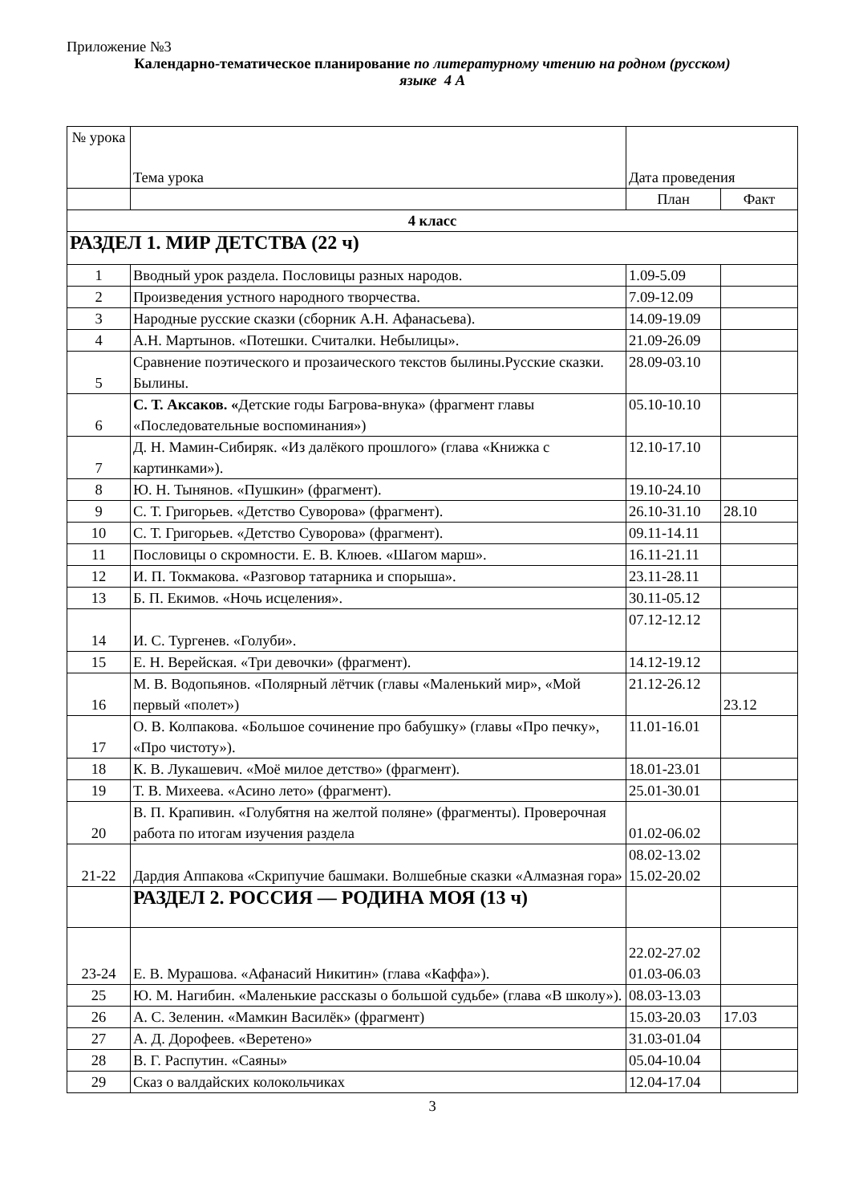Приложение №3
Календарно-тематическое планирование по литературному чтению на родном (русском)
языке 4 А
| № урока | Тема урока | Дата проведения | |
| --- | --- | --- | --- |
| | | План | Факт |
| 4 класс | | | |
| РАЗДЕЛ 1. МИР ДЕТСТВА (22 ч) | | | |
| 1 | Вводный урок раздела. Пословицы разных народов. | 1.09-5.09 | |
| 2 | Произведения устного народного творчества. | 7.09-12.09 | |
| 3 | Народные русские сказки (сборник А.Н. Афанасьева). | 14.09-19.09 | |
| 4 | А.Н. Мартынов. «Потешки. Считалки. Небылицы». | 21.09-26.09 | |
| 5 | Сравнение поэтического и прозаического текстов былины.Русские сказки. Былины. | 28.09-03.10 | |
| 6 | С. Т. Аксаков. « Детские годы Багрова-внука» (фрагмент главы «Последовательные воспоминания») | 05.10-10.10 | |
| 7 | Д. Н. Мамин-Сибиряк. «Из далёкого прошлого» (глава «Книжка с картинками»). | 12.10-17.10 | |
| 8 | Ю. Н. Тынянов. «Пушкин» (фрагмент). | 19.10-24.10 | |
| 9 | С. Т. Григорьев. «Детство Суворова» (фрагмент). | 26.10-31.10 | 28.10 |
| 10 | С. Т. Григорьев. «Детство Суворова» (фрагмент). | 09.11-14.11 | |
| 11 | Пословицы о скромности. Е. В. Клюев. «Шагом марш». | 16.11-21.11 | |
| 12 | И. П. Токмакова. «Разговор татарника и спорыша». | 23.11-28.11 | |
| 13 | Б. П. Екимов. «Ночь исцеления». | 30.11-05.12 | |
| 14 | И. С. Тургенев. «Голуби». | 07.12-12.12 | |
| 15 | Е. Н. Верейская. «Три девочки» (фрагмент). | 14.12-19.12 | |
| 16 | М. В. Водопьянов. «Полярный лётчик (главы «Маленький мир», «Мой первый «полет») | 21.12-26.12 | 23.12 |
| 17 | О. В. Колпакова. «Большое сочинение про бабушку» (главы «Про печку», «Про чистоту»). | 11.01-16.01 | |
| 18 | К. В. Лукашевич. «Моё милое детство» (фрагмент). | 18.01-23.01 | |
| 19 | Т. В. Михеева. «Асино лето» (фрагмент). | 25.01-30.01 | |
| 20 | В. П. Крапивин. «Голубятня на желтой поляне» (фрагменты). Проверочная работа по итогам изучения раздела | 01.02-06.02 | |
| 21-22 | Дардия Аппакова «Скрипучие башмаки. Волшебные сказки «Алмазная гора» | 08.02-13.02 15.02-20.02 | |
| | РАЗДЕЛ 2. РОССИЯ — РОДИНА МОЯ (13 ч) | | |
| 23-24 | Е. В. Мурашова. «Афанасий Никитин» (глава «Каффа»). | 22.02-27.02 01.03-06.03 | |
| 25 | Ю. М. Нагибин. «Маленькие рассказы о большой судьбе» (глава «В школу»). | 08.03-13.03 | |
| 26 | А. С. Зеленин. «Мамкин Василёк» (фрагмент) | 15.03-20.03 | 17.03 |
| 27 | А. Д. Дорофеев. «Веретено» | 31.03-01.04 | |
| 28 | В. Г. Распутин. «Саяны» | 05.04-10.04 | |
| 29 | Сказ о валдайских колокольчиках | 12.04-17.04 | |
3